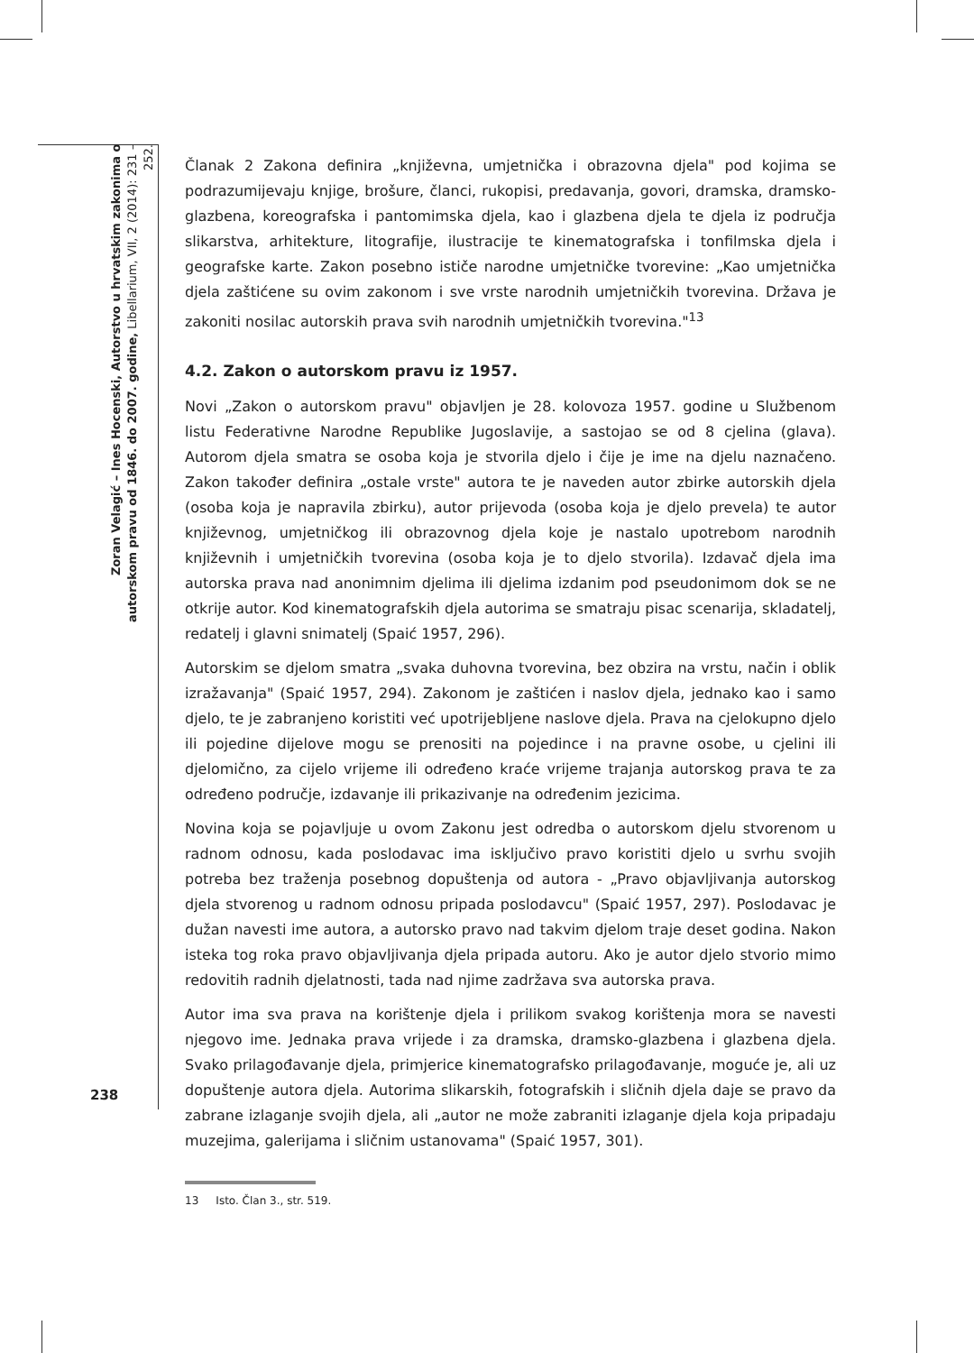Zoran Velagić – Ines Hocenski, Autorstvo u hrvatskim zakonima o autorskom pravu od 1846. do 2007. godine, Libellarium, VII, 2 (2014): 231 – 252.
Članak 2 Zakona definira „književna, umjetnička i obrazovna djela" pod kojima se podrazumijevaju knjige, brošure, članci, rukopisi, predavanja, govori, dramska, dramsko-glazbena, koreografska i pantomimska djela, kao i glazbena djela te djela iz područja slikarstva, arhitekture, litografije, ilustracije te kinematografska i tonfilmska djela i geografske karte. Zakon posebno ističe narodne umjetničke tvorevine: „Kao umjetnička djela zaštićene su ovim zakonom i sve vrste narodnih umjetničkih tvorevina. Država je zakoniti nosilac autorskih prava svih narodnih umjetničkih tvorevina."<sup>13</sup>
4.2. Zakon o autorskom pravu iz 1957.
Novi „Zakon o autorskom pravu" objavljen je 28. kolovoza 1957. godine u Službenom listu Federativne Narodne Republike Jugoslavije, a sastojao se od 8 cjelina (glava). Autorom djela smatra se osoba koja je stvorila djelo i čije je ime na djelu naznačeno. Zakon također definira „ostale vrste" autora te je naveden autor zbirke autorskih djela (osoba koja je napravila zbirku), autor prijevoda (osoba koja je djelo prevela) te autor književnog, umjetničkog ili obrazovnog djela koje je nastalo upotrebom narodnih književnih i umjetničkih tvorevina (osoba koja je to djelo stvorila). Izdavač djela ima autorska prava nad anonimnim djelima ili djelima izdanim pod pseudonimom dok se ne otkrije autor. Kod kinematografskih djela autorima se smatraju pisac scenarija, skladatelj, redatelj i glavni snimatelj (Spaić 1957, 296).
Autorskim se djelom smatra „svaka duhovna tvorevina, bez obzira na vrstu, način i oblik izražavanja" (Spaić 1957, 294). Zakonom je zaštićen i naslov djela, jednako kao i samo djelo, te je zabranjeno koristiti već upotrijebljene naslove djela. Prava na cjelokupno djelo ili pojedine dijelove mogu se prenositi na pojedince i na pravne osobe, u cjelini ili djelomično, za cijelo vrijeme ili određeno kraće vrijeme trajanja autorskog prava te za određeno područje, izdavanje ili prikazivanje na određenim jezicima.
Novina koja se pojavljuje u ovom Zakonu jest odredba o autorskom djelu stvorenom u radnom odnosu, kada poslodavac ima isključivo pravo koristiti djelo u svrhu svojih potreba bez traženja posebnog dopuštenja od autora - „Pravo objavljivanja autorskog djela stvorenog u radnom odnosu pripada poslodavcu" (Spaić 1957, 297). Poslodavac je dužan navesti ime autora, a autorsko pravo nad takvim djelom traje deset godina. Nakon isteka tog roka pravo objavljivanja djela pripada autoru. Ako je autor djelo stvorio mimo redovitih radnih djelatnosti, tada nad njime zadržava sva autorska prava.
Autor ima sva prava na korištenje djela i prilikom svakog korištenja mora se navesti njegovo ime. Jednaka prava vrijede i za dramska, dramsko-glazbena i glazbena djela. Svako prilagođavanje djela, primjerice kinematografsko prilagođavanje, moguće je, ali uz dopuštenje autora djela. Autorima slikarskih, fotografskih i sličnih djela daje se pravo da zabrane izlaganje svojih djela, ali „autor ne može zabraniti izlaganje djela koja pripadaju muzejima, galerijama i sličnim ustanovama" (Spaić 1957, 301).
13 Isto. Član 3., str. 519.
238